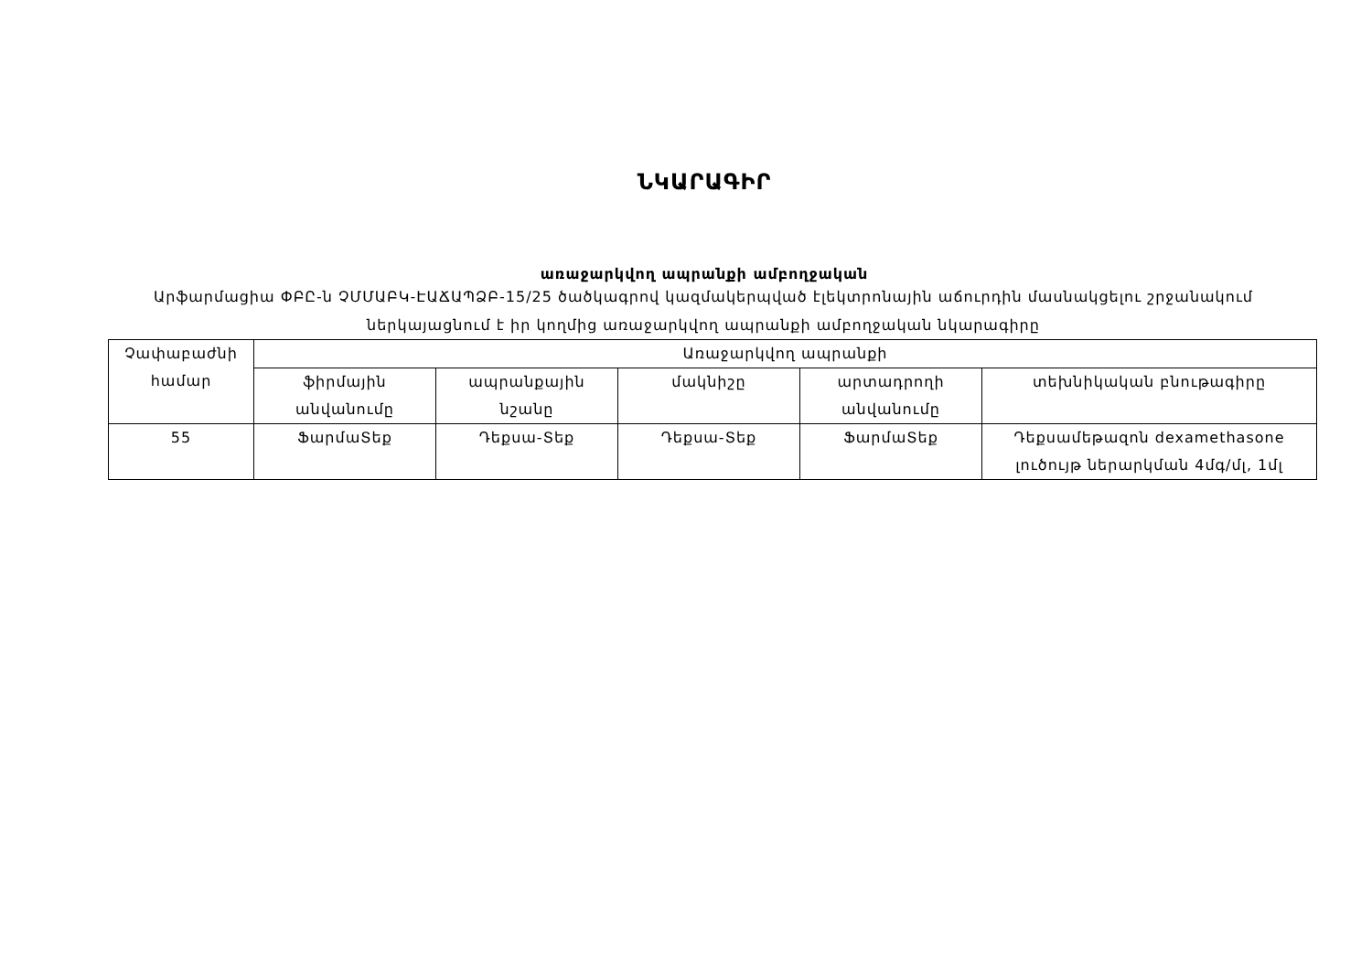ՆԿԱՐԱԳԻՐ
առաջարկվող ապրանքի ամբողջական
Արֆարմացիա ՓԲԸ-ն ՉՄՄԱԲԿ-ԷԱՃԱՊՁԲ-15/25 ծածկագրով կազմակերպված էլեկտրոնային աճուրդին մասնակցելու շրջանակում ներկայացնում է իր կողմից առաջարկվող ապրանքի ամբողջական նկարագիրը
| Չափաբաժնի համար | Առաջարկվող ապրանքի | | | | |
| --- | --- | --- | --- | --- | --- |
| | ֆիրմային անվանումը | ապրանքային նշանը | մակնիշը | արտադրողի անվանումը | տեխնիկական բնութագիրը |
| 55 | ՖարմաՏեք | Դեքսա-Տեք | Դեքսա-Տեք | ՖարմաՏեք | Դեքսամեթազոն dexamethasone լուծույթ ներարկման 4մգ/մլ, 1մլ |